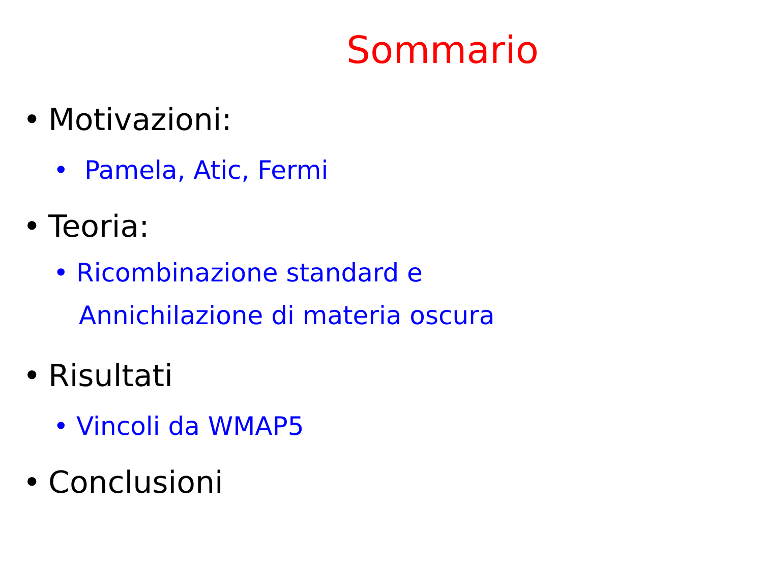Sommario
• Motivazioni:
• Pamela, Atic, Fermi
• Teoria:
• Ricombinazione standard e
Annichilazione di materia oscura
• Risultati
• Vincoli da WMAP5
• Conclusioni